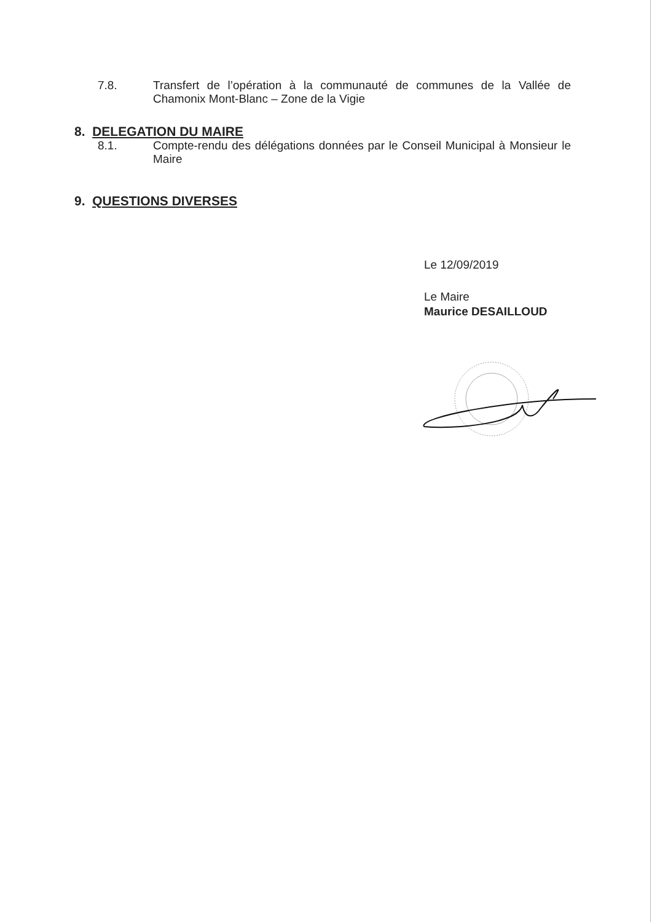7.8. Transfert de l’opération à la communauté de communes de la Vallée de Chamonix Mont-Blanc – Zone de la Vigie
8. DELEGATION DU MAIRE
8.1. Compte-rendu des délégations données par le Conseil Municipal à Monsieur le Maire
9. QUESTIONS DIVERSES
Le 12/09/2019
Le Maire
Maurice DESAILLOUD